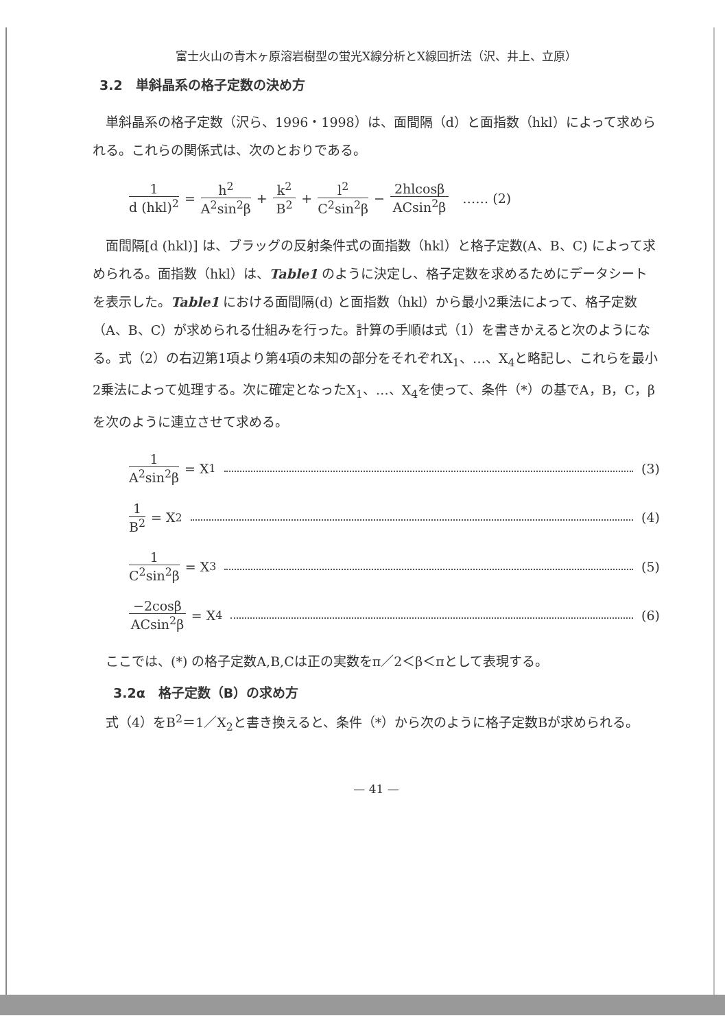富士火山の青木ヶ原溶岩樹型の蛍光X線分析とX線回折法（沢、井上、立原）
3.2　単斜晶系の格子定数の決め方
単斜晶系の格子定数（沢ら、1996・1998）は、面間隔（d）と面指数（hkl）によって求められる。これらの関係式は、次のとおりである。
1 d (hkl)<sup>2</sup> = h<sup>2</sup> A<sup>2</sup>sin<sup>2</sup>β + k<sup>2</sup> B<sup>2</sup> + l<sup>2</sup> C<sup>2</sup>sin<sup>2</sup>β − 2hlcosβ ACsin<sup>2</sup>β …… (2)
面間隔[d (hkl)] は、ブラッグの反射条件式の面指数（hkl）と格子定数(A、B、C) によって求められる。面指数（hkl）は、Table1 のように決定し、格子定数を求めるためにデータシートを表示した。Table1 における面間隔(d) と面指数（hkl）から最小2乗法によって、格子定数（A、B、C）が求められる仕組みを行った。計算の手順は式（1）を書きかえると次のようになる。式（2）の右辺第1項より第4項の未知の部分をそれぞれX<sub>1</sub>、…、X<sub>4</sub>と略記し、これらを最小2乗法によって処理する。次に確定となったX<sub>1</sub>、…、X<sub>4</sub>を使って、条件（*）の基でA，B，C，βを次のように連立させて求める。
1 A<sup>2</sup>sin<sup>2</sup>β = X<sub>1</sub> (3)
1 B<sup>2</sup> = X<sub>2</sub> (4)
1 C<sup>2</sup>sin<sup>2</sup>β = X<sub>3</sub> (5)
−2cosβ ACsin<sup>2</sup>β = X<sub>4</sub> (6)
ここでは、(*) の格子定数A,B,Cは正の実数をπ／2＜β＜πとして表現する。
3.2α　格子定数（B）の求め方
式（4）をB<sup>2</sup>＝1／X<sub>2</sub>と書き換えると、条件（*）から次のように格子定数Bが求められる。
— 41 —